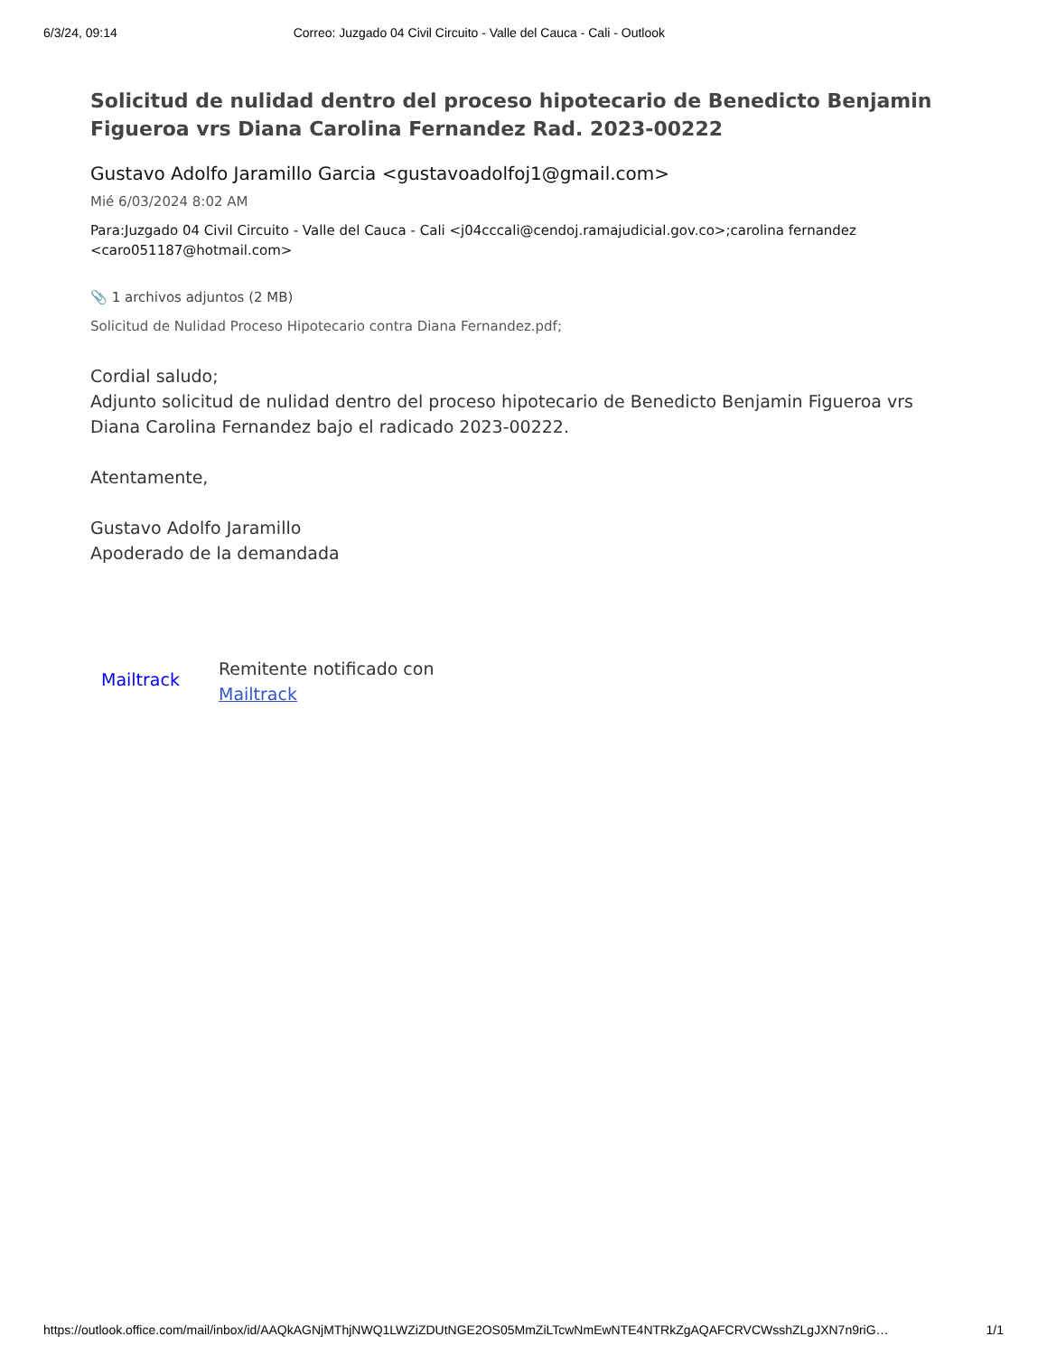6/3/24, 09:14 Correo: Juzgado 04 Civil Circuito - Valle del Cauca - Cali - Outlook
Solicitud de nulidad dentro del proceso hipotecario de Benedicto Benjamin Figueroa vrs Diana Carolina Fernandez Rad. 2023-00222
Gustavo Adolfo Jaramillo Garcia <gustavoadolfoj1@gmail.com>
Mié 6/03/2024 8:02 AM
Para:Juzgado 04 Civil Circuito - Valle del Cauca - Cali <j04cccali@cendoj.ramajudicial.gov.co>;carolina fernandez <caro051187@hotmail.com>
📎 1 archivos adjuntos (2 MB)
Solicitud de Nulidad Proceso Hipotecario contra Diana Fernandez.pdf;
Cordial saludo;
Adjunto solicitud de nulidad dentro del proceso hipotecario de Benedicto Benjamin Figueroa vrs Diana Carolina Fernandez bajo el radicado 2023-00222.
Atentamente,
Gustavo Adolfo Jaramillo
Apoderado de la demandada
Mailtrack
Remitente notificado con
Mailtrack
https://outlook.office.com/mail/inbox/id/AAQkAGNjMThjNWQ1LWZiZDUtNGE2OS05MmZiLTcwNmEwNTE4NTRkZgAQAFCRVCWsshZLgJXN7n9riG… 1/1